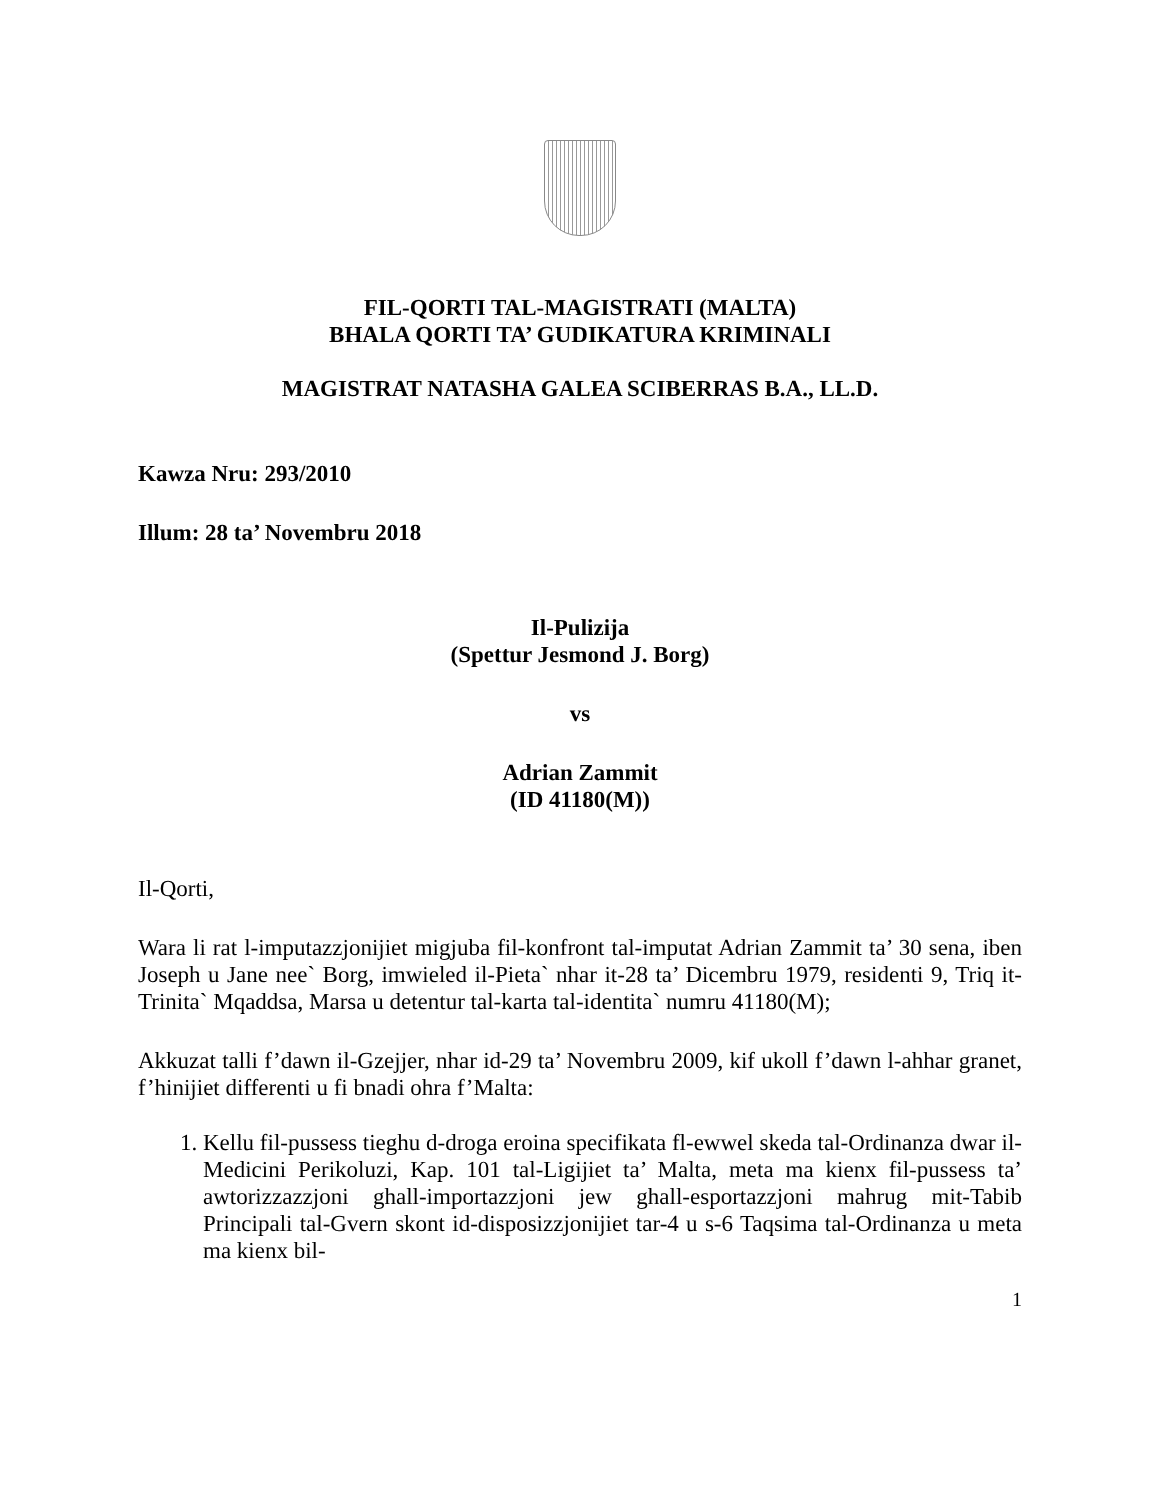FIL-QORTI TAL-MAGISTRATI (MALTA)
BHALA QORTI TA’ GUDIKATURA KRIMINALI
MAGISTRAT NATASHA GALEA SCIBERRAS B.A., LL.D.
Kawza Nru: 293/2010
Illum: 28 ta’ Novembru 2018
Il-Pulizija
(Spettur Jesmond J. Borg)
vs
Adrian Zammit
(ID 41180(M))
Il-Qorti,
Wara li rat l-imputazzjonijiet migjuba fil-konfront tal-imputat Adrian Zammit ta’ 30 sena, iben Joseph u Jane nee` Borg, imwieled il-Pieta` nhar it-28 ta’ Dicembru 1979, residenti 9, Triq it-Trinita` Mqaddsa, Marsa u detentur tal-karta tal-identita` numru 41180(M);
Akkuzat talli f’dawn il-Gzejjer, nhar id-29 ta’ Novembru 2009, kif ukoll f’dawn l-ahhar granet, f’hinijiet differenti u fi bnadi ohra f’Malta:
1. Kellu fil-pussess tieghu d-droga eroina specifikata fl-ewwel skeda tal-Ordinanza dwar il-Medicini Perikoluzi, Kap. 101 tal-Ligijiet ta’ Malta, meta ma kienx fil-pussess ta’ awtorizzazzjoni ghall-importazzjoni jew ghall-esportazzjoni mahrug mit-Tabib Principali tal-Gvern skont id-disposizzjonijiet tar-4 u s-6 Taqsima tal-Ordinanza u meta ma kienx bil-
1